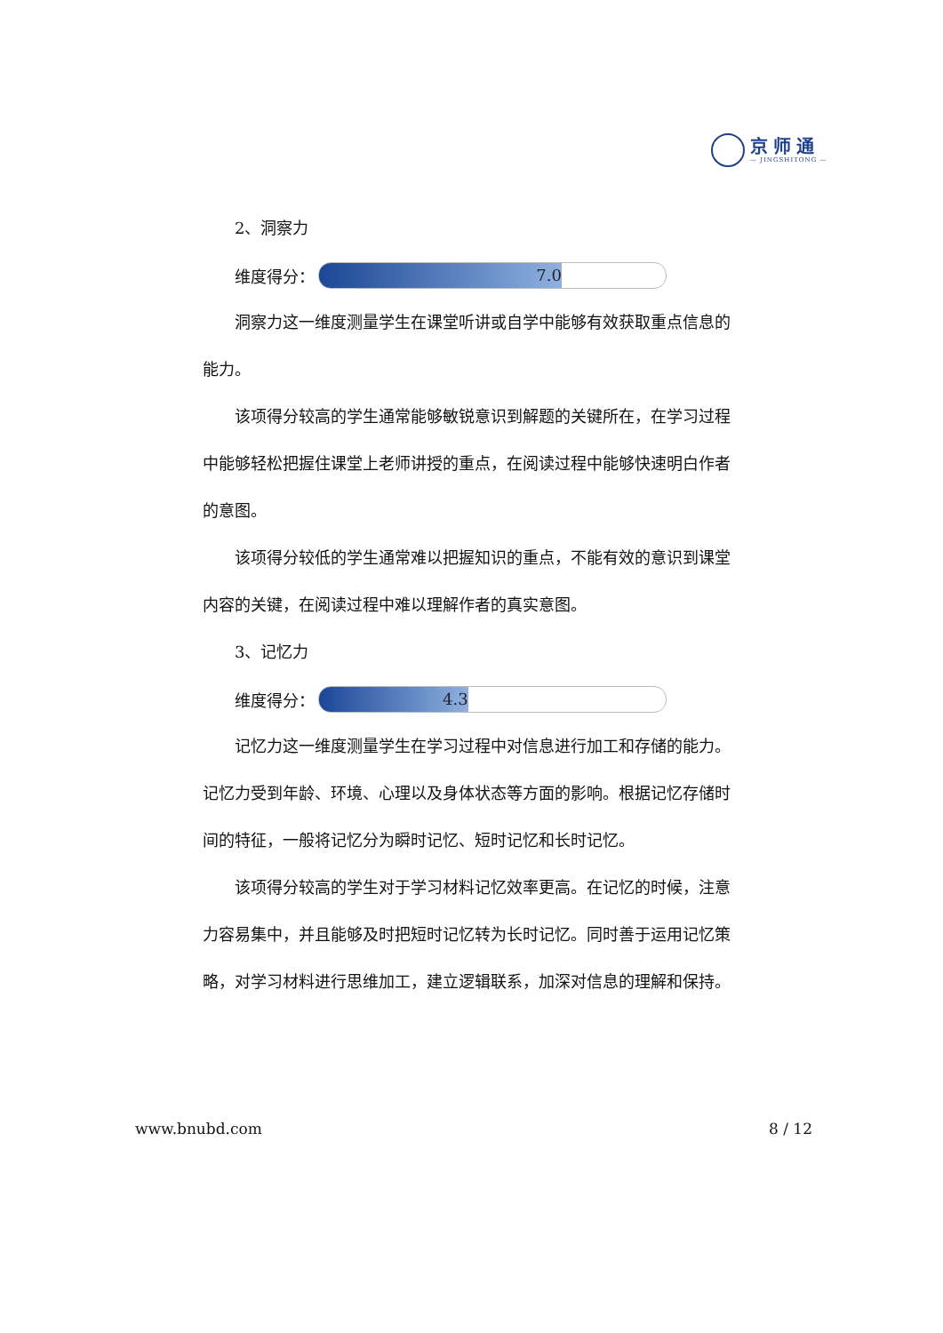京师通
— JINGSHITONG —
2、洞察力
维度得分：
7.0
洞察力这一维度测量学生在课堂听讲或自学中能够有效获取重点信息的能力。
该项得分较高的学生通常能够敏锐意识到解题的关键所在，在学习过程中能够轻松把握住课堂上老师讲授的重点，在阅读过程中能够快速明白作者的意图。
该项得分较低的学生通常难以把握知识的重点，不能有效的意识到课堂内容的关键，在阅读过程中难以理解作者的真实意图。
3、记忆力
维度得分：
4.3
记忆力这一维度测量学生在学习过程中对信息进行加工和存储的能力。记忆力受到年龄、环境、心理以及身体状态等方面的影响。根据记忆存储时间的特征，一般将记忆分为瞬时记忆、短时记忆和长时记忆。
该项得分较高的学生对于学习材料记忆效率更高。在记忆的时候，注意力容易集中，并且能够及时把短时记忆转为长时记忆。同时善于运用记忆策略，对学习材料进行思维加工，建立逻辑联系，加深对信息的理解和保持。
www.bnubd.com 8 / 12